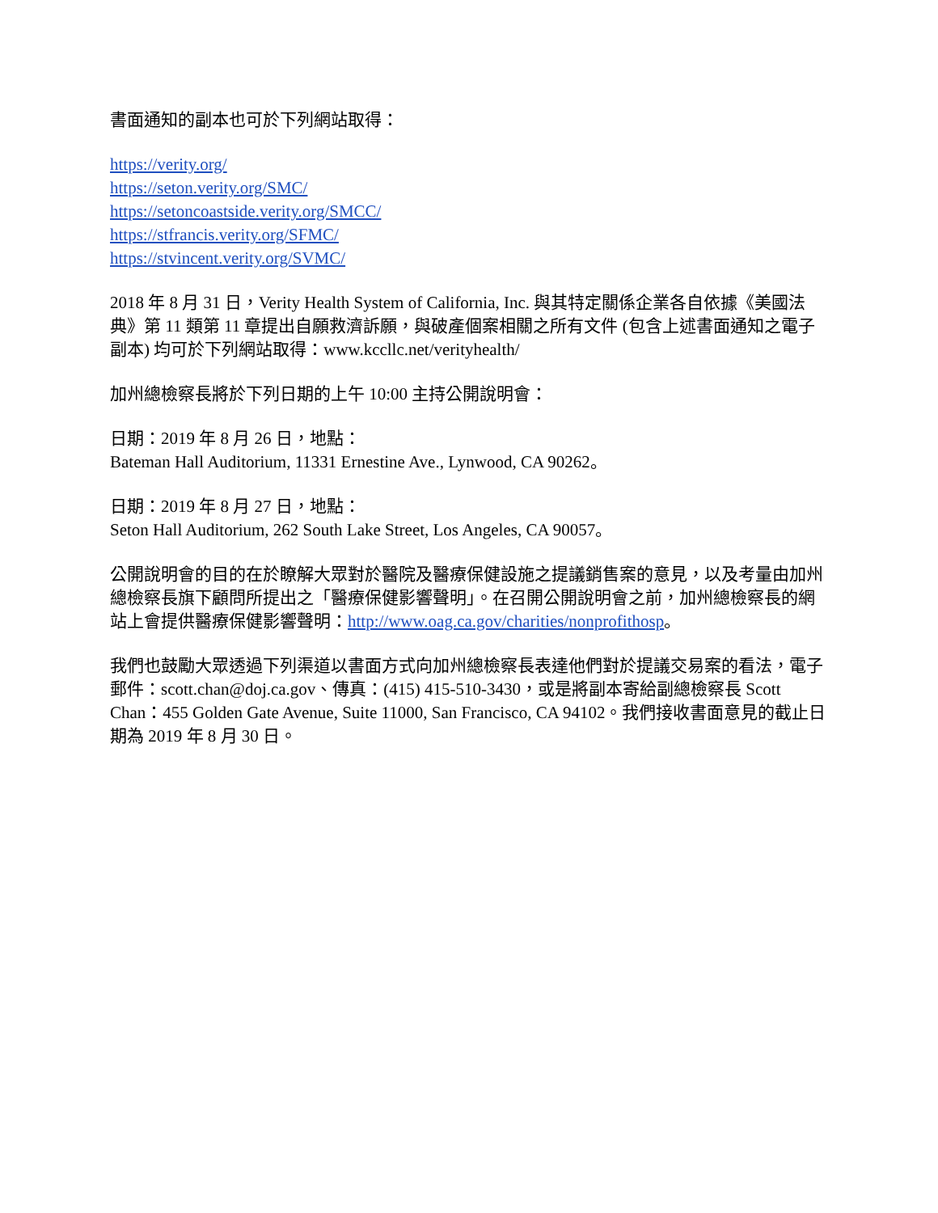書面通知的副本也可於下列網站取得：
https://verity.org/
https://seton.verity.org/SMC/
https://setoncoastside.verity.org/SMCC/
https://stfrancis.verity.org/SFMC/
https://stvincent.verity.org/SVMC/
2018 年 8 月 31 日，Verity Health System of California, Inc. 與其特定關係企業各自依據《美國法典》第 11 類第 11 章提出自願救濟訴願，與破產個案相關之所有文件 (包含上述書面通知之電子副本) 均可於下列網站取得：www.kccllc.net/verityhealth/
加州總檢察長將於下列日期的上午 10:00 主持公開說明會：
日期：2019 年 8 月 26 日，地點：
Bateman Hall Auditorium, 11331 Ernestine Ave., Lynwood, CA 90262。
日期：2019 年 8 月 27 日，地點：
Seton Hall Auditorium, 262 South Lake Street, Los Angeles, CA 90057。
公開說明會的目的在於瞭解大眾對於醫院及醫療保健設施之提議銷售案的意見，以及考量由加州總檢察長旗下顧問所提出之「醫療保健影響聲明」。在召開公開說明會之前，加州總檢察長的網站上會提供醫療保健影響聲明：http://www.oag.ca.gov/charities/nonprofithosp。
我們也鼓勵大眾透過下列渠道以書面方式向加州總檢察長表達他們對於提議交易案的看法，電子郵件：scott.chan@doj.ca.gov、傳真：(415) 415-510-3430，或是將副本寄給副總檢察長 Scott Chan：455 Golden Gate Avenue, Suite 11000, San Francisco, CA 94102。我們接收書面意見的截止日期為 2019 年 8 月 30 日。